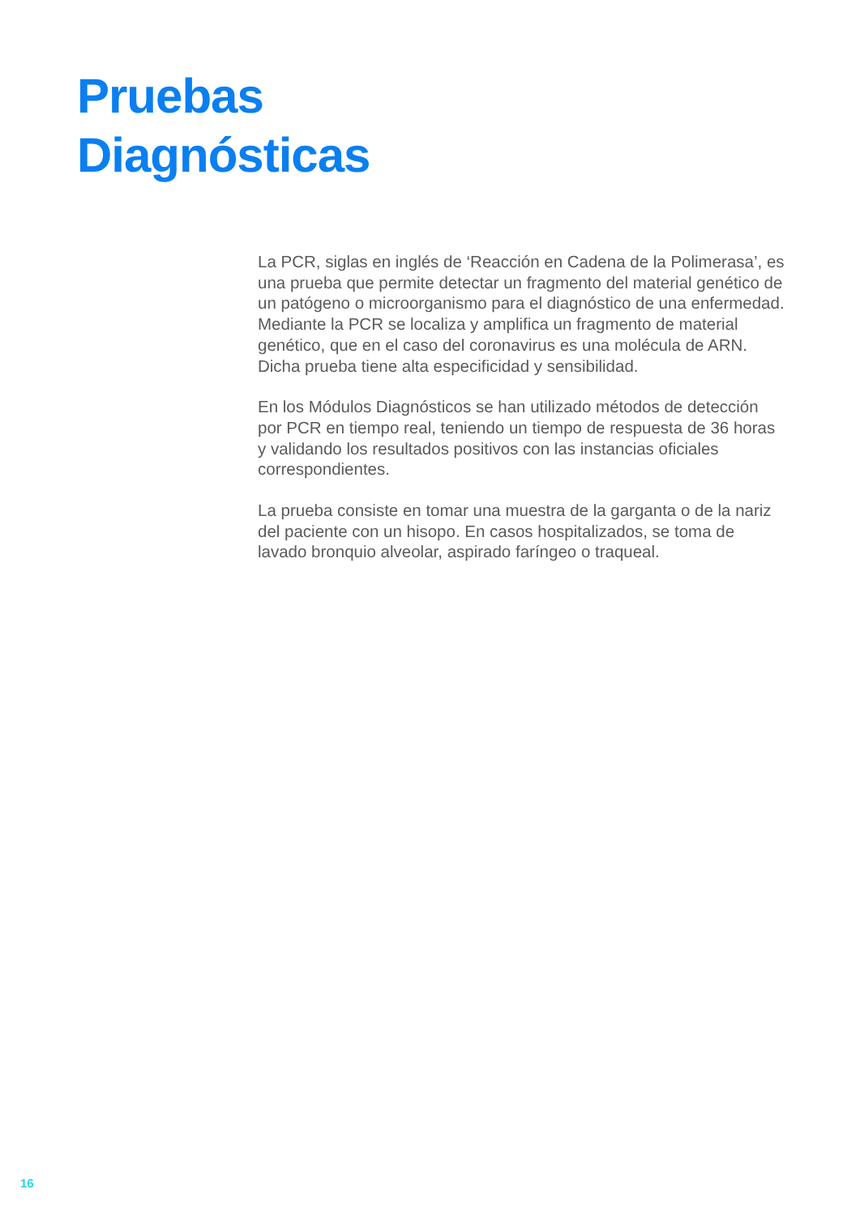Pruebas
Diagnósticas
La PCR, siglas en inglés de ‘Reacción en Cadena de la Polimerasa’, es una prueba que permite detectar un fragmento del material genético de un patógeno o microorganismo para el diagnóstico de una enfermedad. Mediante la PCR se localiza y amplifica un fragmento de material genético, que en el caso del coronavirus es una molécula de ARN. Dicha prueba tiene alta especificidad y sensibilidad.
En los Módulos Diagnósticos se han utilizado métodos de detección por PCR en tiempo real, teniendo un tiempo de respuesta de 36 horas y validando los resultados positivos con las instancias oficiales correspondientes.
La prueba consiste en tomar una muestra de la garganta o de la nariz del paciente con un hisopo. En casos hospitalizados, se toma de lavado bronquio alveolar, aspirado faríngeo o traqueal.
16